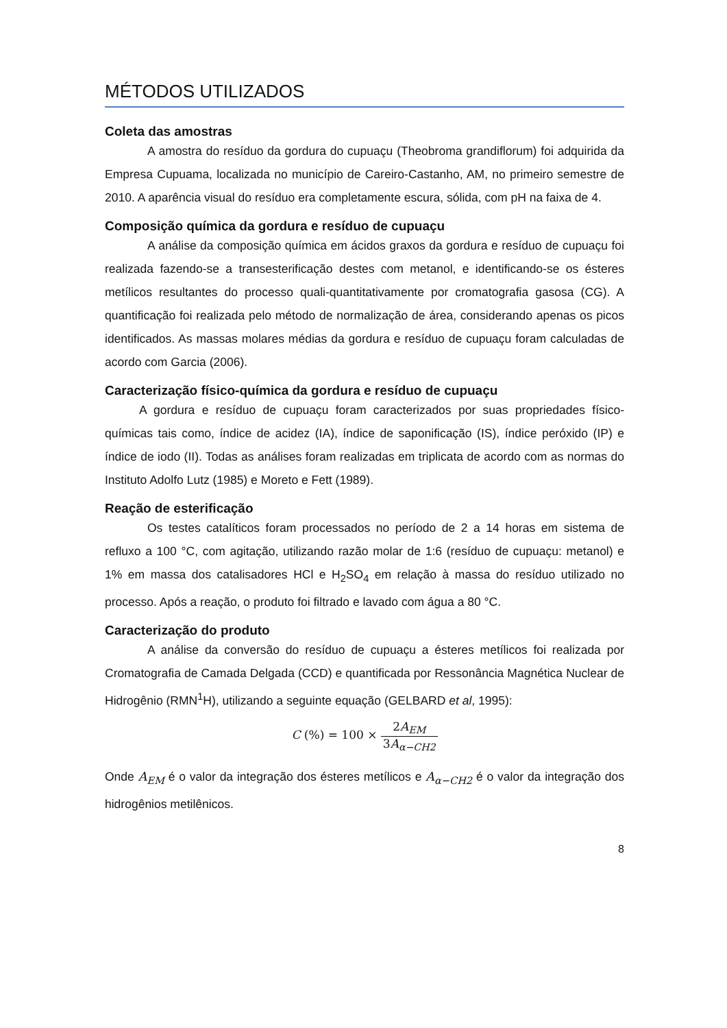MÉTODOS UTILIZADOS
Coleta das amostras
A amostra do resíduo da gordura do cupuaçu (Theobroma grandiflorum) foi adquirida da Empresa Cupuama, localizada no município de Careiro-Castanho, AM, no primeiro semestre de 2010. A aparência visual do resíduo era completamente escura, sólida, com pH na faixa de 4.
Composição química da gordura e resíduo de cupuaçu
A análise da composição química em ácidos graxos da gordura e resíduo de cupuaçu foi realizada fazendo-se a transesterificação destes com metanol, e identificando-se os ésteres metílicos resultantes do processo quali-quantitativamente por cromatografia gasosa (CG). A quantificação foi realizada pelo método de normalização de área, considerando apenas os picos identificados. As massas molares médias da gordura e resíduo de cupuaçu foram calculadas de acordo com Garcia (2006).
Caracterização físico-química da gordura e resíduo de cupuaçu
A gordura e resíduo de cupuaçu foram caracterizados por suas propriedades físico-químicas tais como, índice de acidez (IA), índice de saponificação (IS), índice peróxido (IP) e índice de iodo (II). Todas as análises foram realizadas em triplicata de acordo com as normas do Instituto Adolfo Lutz (1985) e Moreto e Fett (1989).
Reação de esterificação
Os testes catalíticos foram processados no período de 2 a 14 horas em sistema de refluxo a 100 °C, com agitação, utilizando razão molar de 1:6 (resíduo de cupuaçu: metanol) e 1% em massa dos catalisadores HCl e H<sub>2</sub>SO<sub>4</sub> em relação à massa do resíduo utilizado no processo. Após a reação, o produto foi filtrado e lavado com água a 80 °C.
Caracterização do produto
A análise da conversão do resíduo de cupuaçu a ésteres metílicos foi realizada por Cromatografia de Camada Delgada (CCD) e quantificada por Ressonância Magnética Nuclear de Hidrogênio (RMN<sup>1</sup>H), utilizando a seguinte equação (GELBARD et al, 1995):
C (%) = 100 × 2A<sub>EM</sub> 3A<sub>α−CH2</sub>
Onde A<sub>EM</sub> é o valor da integração dos ésteres metílicos e A<sub>α−CH2</sub> é o valor da integração dos hidrogênios metilênicos.
8